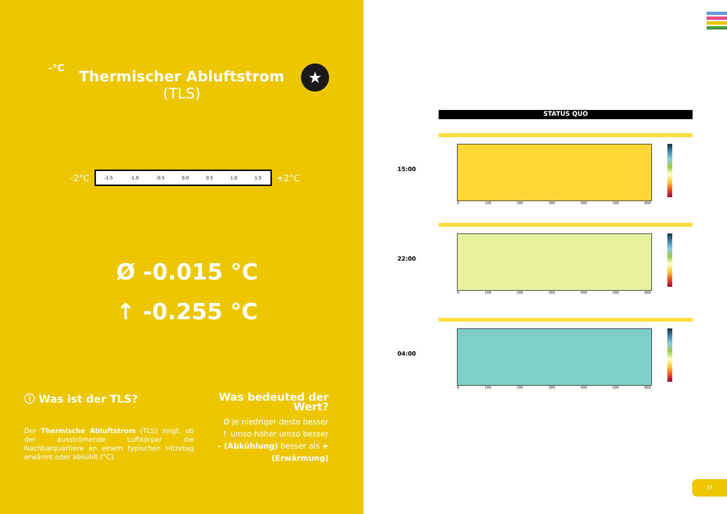-°C
Thermischer Abluftstrom
(TLS)
★
-2°C
-1.5 -1.0 -0.5 0.0 0.5 1.0 1.5
+2°C
Ø -0.015 °C
↑ -0.255 °C
ⓘ Was ist der TLS?
Der Thermische Abluftstrom (TLS) zeigt, ob der ausströmende Luftkörper die Nachbarquartiere an einem typischen Hitzetag erwärmt oder abkühlt (°C).
Was bedeuted der Wert?
Ø je niedriger desto besser
↑ umso höher umso besser
- (Abkühlung) besser als + (Erwärmung)
STATUS QUO
15:00
0 100 200 300 400 500 600
22:00
0 100 200 300 400 500 600
04:00
0 100 200 300 400 500 600
27